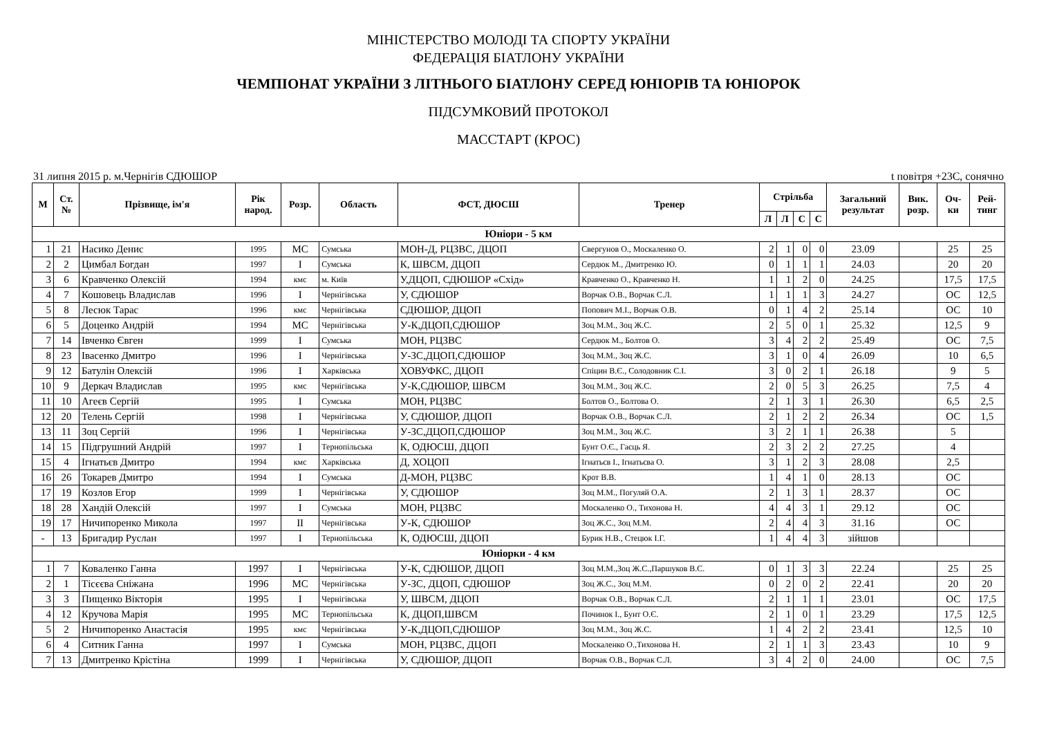МІНІСТЕРСТВО МОЛОДІ ТА СПОРТУ УКРАЇНИ
ФЕДЕРАЦІЯ БІАТЛОНУ УКРАЇНИ
ЧЕМПІОНАТ УКРАЇНИ З ЛІТНЬОГО БІАТЛОНУ СЕРЕД ЮНІОРІВ ТА ЮНІОРОК
ПІДСУМКОВИЙ ПРОТОКОЛ
МАССТАРТ (КРОС)
31 липня 2015 р. м.Чернігів СДЮШОР t повітря +23С, сонячно
| М | Ст. № | Прізвище, ім'я | Рік народ. | Розр. | Область | ФСТ, ДЮСШ | Тренер | Стрільба | | | | Загальний результат | Вик. розр. | Оч- ки | Рей- тинг |
| --- | --- | --- | --- | --- | --- | --- | --- | --- | --- | --- | --- | --- | --- | --- | --- |
| | | | | | | | | Л | Л | С | С | | | | |
| Юніори - 5 км | | | | | | | | | | | | | | | |
| 1 | 21 | Насико Денис | 1995 | МС | Сумська | МОН-Д, РЦЗВС, ДЦОП | Свергунов О., Москаленко О. | 2 | 1 | 0 | 0 | 23.09 | | 25 | 25 |
| 2 | 2 | Цимбал Богдан | 1997 | I | Сумська | К, ШВСМ, ДЦОП | Сердюк М., Дмитренко Ю. | 0 | 1 | 1 | 1 | 24.03 | | 20 | 20 |
| 3 | 6 | Кравченко Олексій | 1994 | кмс | м. Київ | У,ДЦОП, СДЮШОР «Схід» | Кравченко О., Кравченко Н. | 1 | 1 | 2 | 0 | 24.25 | | 17,5 | 17,5 |
| 4 | 7 | Кошовець Владислав | 1996 | I | Чернігівська | У, СДЮШОР | Ворчак О.В., Ворчак С.Л. | 1 | 1 | 1 | 3 | 24.27 | | ОС | 12,5 |
| 5 | 8 | Лесюк Тарас | 1996 | кмс | Чернігівська | СДЮШОР, ДЦОП | Попович М.І., Ворчак О.В. | 0 | 1 | 4 | 2 | 25.14 | | ОС | 10 |
| 6 | 5 | Доценко Андрій | 1994 | МС | Чернігівська | У-К,ДЦОП,СДЮШОР | Зоц М.М., Зоц Ж.С. | 2 | 5 | 0 | 1 | 25.32 | | 12,5 | 9 |
| 7 | 14 | Івченко Євген | 1999 | I | Сумська | МОН, РЦЗВС | Сердюк М., Болтов О. | 3 | 4 | 2 | 2 | 25.49 | | ОС | 7,5 |
| 8 | 23 | Івасенко Дмитро | 1996 | I | Чернігівська | У-ЗС,ДЦОП,СДЮШОР | Зоц М.М., Зоц Ж.С. | 3 | 1 | 0 | 4 | 26.09 | | 10 | 6,5 |
| 9 | 12 | Батулін Олексій | 1996 | I | Харківська | ХОВУФКС, ДЦОП | Спіцин В.Є., Солодовник С.І. | 3 | 0 | 2 | 1 | 26.18 | | 9 | 5 |
| 10 | 9 | Деркач Владислав | 1995 | кмс | Чернігівська | У-К,СДЮШОР, ШВСМ | Зоц М.М., Зоц Ж.С. | 2 | 0 | 5 | 3 | 26.25 | | 7,5 | 4 |
| 11 | 10 | Агеєв Сергій | 1995 | I | Сумська | МОН, РЦЗВС | Болтов О., Болтова О. | 2 | 1 | 3 | 1 | 26.30 | | 6,5 | 2,5 |
| 12 | 20 | Телень Сергій | 1998 | I | Чернігівська | У, СДЮШОР, ДЦОП | Ворчак О.В., Ворчак С.Л. | 2 | 1 | 2 | 2 | 26.34 | | ОС | 1,5 |
| 13 | 11 | Зоц Сергій | 1996 | I | Чернігівська | У-ЗС,ДЦОП,СДЮШОР | Зоц М.М., Зоц Ж.С. | 3 | 2 | 1 | 1 | 26.38 | | 5 | |
| 14 | 15 | Підгрушний Андрій | 1997 | I | Тернопільська | К, ОДЮСШ, ДЦОП | Бунт О.Є., Гаєць Я. | 2 | 3 | 2 | 2 | 27.25 | | 4 | |
| 15 | 4 | Ігнатьєв Дмитро | 1994 | кмс | Харківська | Д, ХОЦОП | Ігнатьєв І., Ігнатьєва О. | 3 | 1 | 2 | 3 | 28.08 | | 2,5 | |
| 16 | 26 | Токарев Дмитро | 1994 | I | Сумська | Д-МОН, РЦЗВС | Крот В.В. | 1 | 4 | 1 | 0 | 28.13 | | ОС | |
| 17 | 19 | Козлов Егор | 1999 | I | Чернігівська | У, СДЮШОР | Зоц М.М., Погуляй О.А. | 2 | 1 | 3 | 1 | 28.37 | | ОС | |
| 18 | 28 | Хандій Олексій | 1997 | I | Сумська | МОН, РЦЗВС | Москаленко О., Тихонова Н. | 4 | 4 | 3 | 1 | 29.12 | | ОС | |
| 19 | 17 | Ничипоренко Микола | 1997 | II | Чернігівська | У-К, СДЮШОР | Зоц Ж.С., Зоц М.М. | 2 | 4 | 4 | 3 | 31.16 | | ОС | |
| - | 13 | Бригадир Руслан | 1997 | I | Тернопільська | К, ОДЮСШ, ДЦОП | Бурик Н.В., Стецюк І.Г. | 1 | 4 | 4 | 3 | зійшов | | | |
| Юніорки - 4 км | | | | | | | | | | | | | | | |
| 1 | 7 | Коваленко Ганна | 1997 | I | Чернігівська | У-К, СДЮШОР, ДЦОП | Зоц М.М.,Зоц Ж.С.,Паршуков В.С. | 0 | 1 | 3 | 3 | 22.24 | | 25 | 25 |
| 2 | 1 | Тісєєва Сніжана | 1996 | МС | Чернігівська | У-ЗС, ДЦОП, СДЮШОР | Зоц Ж.С., Зоц М.М. | 0 | 2 | 0 | 2 | 22.41 | | 20 | 20 |
| 3 | 3 | Пищенко Вікторія | 1995 | I | Чернігівська | У, ШВСМ, ДЦОП | Ворчак О.В., Ворчак С.Л. | 2 | 1 | 1 | 1 | 23.01 | | ОС | 17,5 |
| 4 | 12 | Кручова Марія | 1995 | МС | Тернопільська | К, ДЦОП,ШВСМ | Починок І., Бунт О.Є. | 2 | 1 | 0 | 1 | 23.29 | | 17,5 | 12,5 |
| 5 | 2 | Ничипоренко Анастасія | 1995 | кмс | Чернігівська | У-К,ДЦОП,СДЮШОР | Зоц М.М., Зоц Ж.С. | 1 | 4 | 2 | 2 | 23.41 | | 12,5 | 10 |
| 6 | 4 | Ситник Ганна | 1997 | I | Сумська | МОН, РЦЗВС, ДЦОП | Москаленко О.,Тихонова Н. | 2 | 1 | 1 | 3 | 23.43 | | 10 | 9 |
| 7 | 13 | Дмитренко Крістіна | 1999 | I | Чернігівська | У, СДЮШОР, ДЦОП | Ворчак О.В., Ворчак С.Л. | 3 | 4 | 2 | 0 | 24.00 | | ОС | 7,5 |